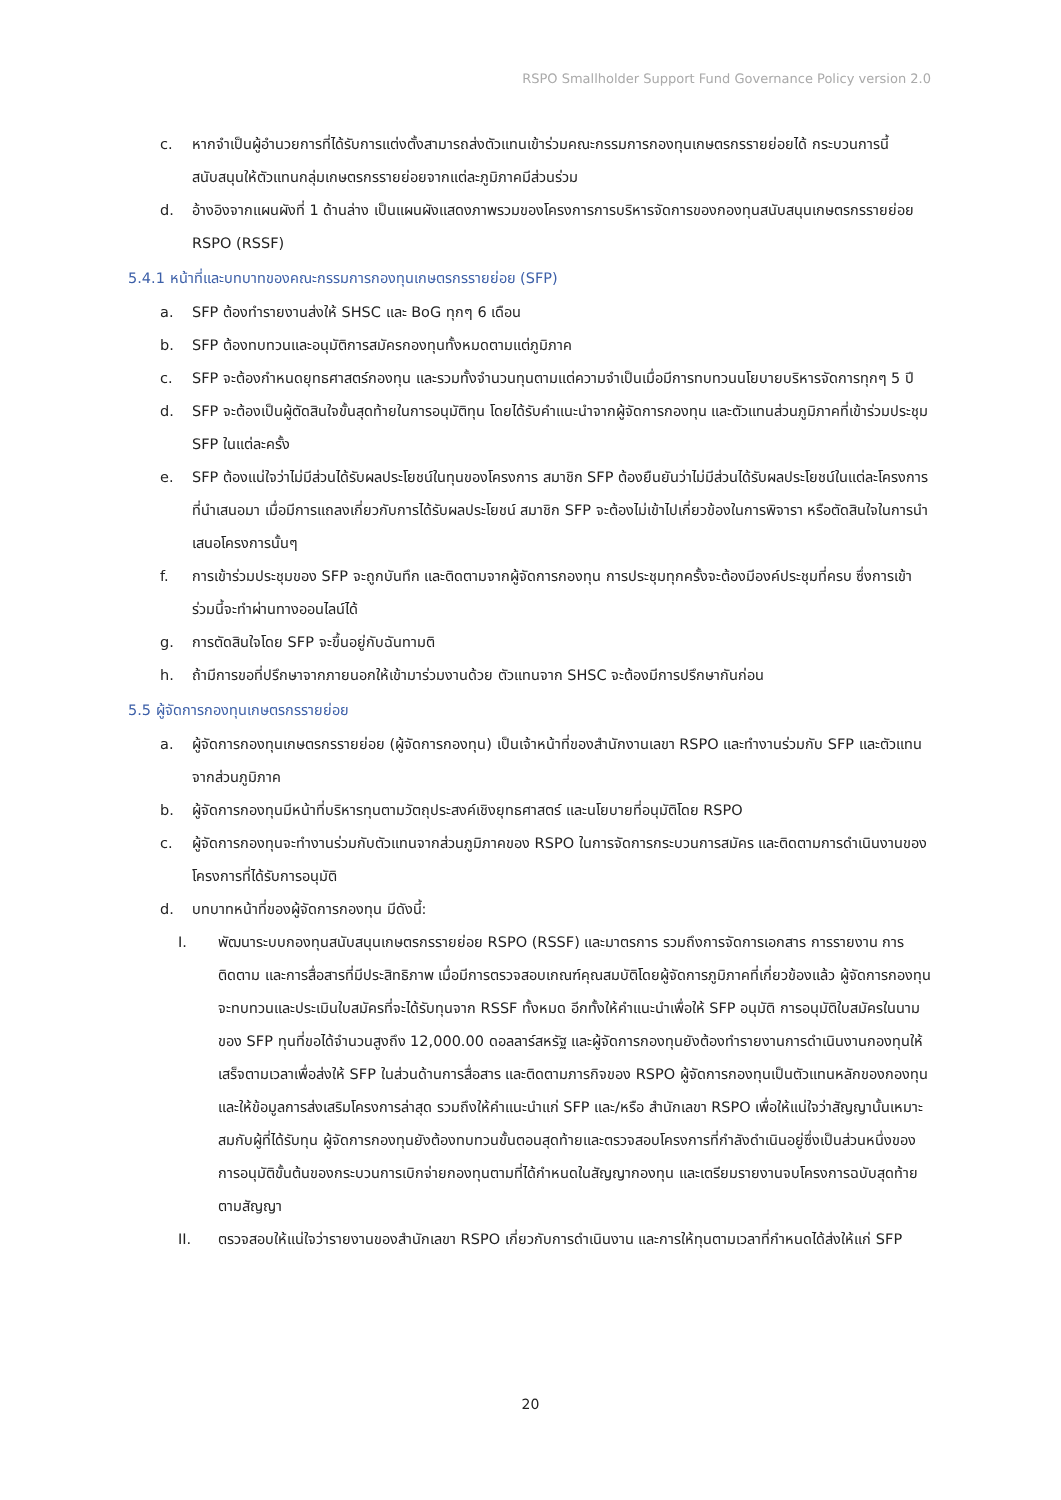RSPO Smallholder Support Fund Governance Policy version 2.0
c. หากจำเป็นผู้อำนวยการที่ได้รับการแต่งตั้งสามารถส่งตัวแทนเข้าร่วมคณะกรรมการกองทุนเกษตรกรรายย่อยได้ กระบวนการนี้สนับสนุนให้ตัวแทนกลุ่มเกษตรกรรายย่อยจากแต่ละภูมิภาคมีส่วนร่วม
d. อ้างอิงจากแผนผังที่ 1 ด้านล่าง เป็นแผนผังแสดงภาพรวมของโครงการการบริหารจัดการของกองทุนสนับสนุนเกษตรกรรายย่อย RSPO (RSSF)
5.4.1 หน้าที่และบทบาทของคณะกรรมการกองทุนเกษตรกรรายย่อย (SFP)
a. SFP ต้องทำรายงานส่งให้ SHSC และ BoG ทุกๆ 6 เดือน
b. SFP ต้องทบทวนและอนุมัติการสมัครกองทุนทั้งหมดตามแต่ภูมิภาค
c. SFP จะต้องกำหนดยุทธศาสตร์กองทุน และรวมทั้งจำนวนทุนตามแต่ความจำเป็นเมื่อมีการทบทวนนโยบายบริหารจัดการทุกๆ 5 ปี
d. SFP จะต้องเป็นผู้ตัดสินใจขั้นสุดท้ายในการอนุมัติทุน โดยได้รับคำแนะนำจากผู้จัดการกองทุน และตัวแทนส่วนภูมิภาคที่เข้าร่วมประชุม SFP ในแต่ละครั้ง
e. SFP ต้องแน่ใจว่าไม่มีส่วนได้รับผลประโยชน์ในทุนของโครงการ สมาชิก SFP ต้องยืนยันว่าไม่มีส่วนได้รับผลประโยชน์ในแต่ละโครงการที่นำเสนอมา เมื่อมีการแถลงเกี่ยวกับการได้รับผลประโยชน์ สมาชิก SFP จะต้องไม่เข้าไปเกี่ยวข้องในการพิจารา หรือตัดสินใจในการนำเสนอโครงการนั้นๆ
f. การเข้าร่วมประชุมของ SFP จะถูกบันทึก และติดตามจากผู้จัดการกองทุน การประชุมทุกครั้งจะต้องมีองค์ประชุมที่ครบ ซึ่งการเข้าร่วมนี้จะทำผ่านทางออนไลน์ได้
g. การตัดสินใจโดย SFP จะขึ้นอยู่กับฉันทามติ
h. ถ้ามีการขอที่ปรึกษาจากภายนอกให้เข้ามาร่วมงานด้วย ตัวแทนจาก SHSC จะต้องมีการปรึกษากันก่อน
5.5 ผู้จัดการกองทุนเกษตรกรรายย่อย
a. ผู้จัดการกองทุนเกษตรกรรายย่อย (ผู้จัดการกองทุน) เป็นเจ้าหน้าที่ของสำนักงานเลขา RSPO และทำงานร่วมกับ SFP และตัวแทนจากส่วนภูมิภาค
b. ผู้จัดการกองทุนมีหน้าที่บริหารทุนตามวัตถุประสงค์เชิงยุทธศาสตร์ และนโยบายที่อนุมัติโดย RSPO
c. ผู้จัดการกองทุนจะทำงานร่วมกับตัวแทนจากส่วนภูมิภาคของ RSPO ในการจัดการกระบวนการสมัคร และติดตามการดำเนินงานของโครงการที่ได้รับการอนุมัติ
d. บทบาทหน้าที่ของผู้จัดการกองทุน มีดังนี้:
I. พัฒนาระบบกองทุนสนับสนุนเกษตรกรรายย่อย RSPO (RSSF) และมาตรการ รวมถึงการจัดการเอกสาร การรายงาน การติดตาม และการสื่อสารที่มีประสิทธิภาพ เมื่อมีการตรวจสอบเกณฑ์คุณสมบัติโดยผู้จัดการภูมิภาคที่เกี่ยวข้องแล้ว ผู้จัดการกองทุนจะทบทวนและประเมินใบสมัครที่จะได้รับทุนจาก RSSF ทั้งหมด อีกทั้งให้คำแนะนำเพื่อให้ SFP อนุมัติ การอนุมัติใบสมัครในนามของ SFP ทุนที่ขอได้จำนวนสูงถึง 12,000.00 ดอลลาร์สหรัฐ และผู้จัดการกองทุนยังต้องทำรายงานการดำเนินงานกองทุนให้เสร็จตามเวลาเพื่อส่งให้ SFP ในส่วนด้านการสื่อสาร และติดตามภารกิจของ RSPO ผู้จัดการกองทุนเป็นตัวแทนหลักของกองทุน และให้ข้อมูลการส่งเสริมโครงการล่าสุด รวมถึงให้คำแนะนำแก่ SFP และ/หรือ สำนักเลขา RSPO เพื่อให้แน่ใจว่าสัญญานั้นเหมาะสมกับผู้ที่ได้รับทุน ผู้จัดการกองทุนยังต้องทบทวนขั้นตอนสุดท้ายและตรวจสอบโครงการที่กำลังดำเนินอยู่ซึ่งเป็นส่วนหนึ่งของการอนุมัติขั้นต้นของกระบวนการเบิกจ่ายกองทุนตามที่ได้กำหนดในสัญญากองทุน และเตรียมรายงานจบโครงการฉบับสุดท้ายตามสัญญา
II. ตรวจสอบให้แน่ใจว่ารายงานของสำนักเลขา RSPO เกี่ยวกับการดำเนินงาน และการให้ทุนตามเวลาที่กำหนดได้ส่งให้แก่ SFP
20